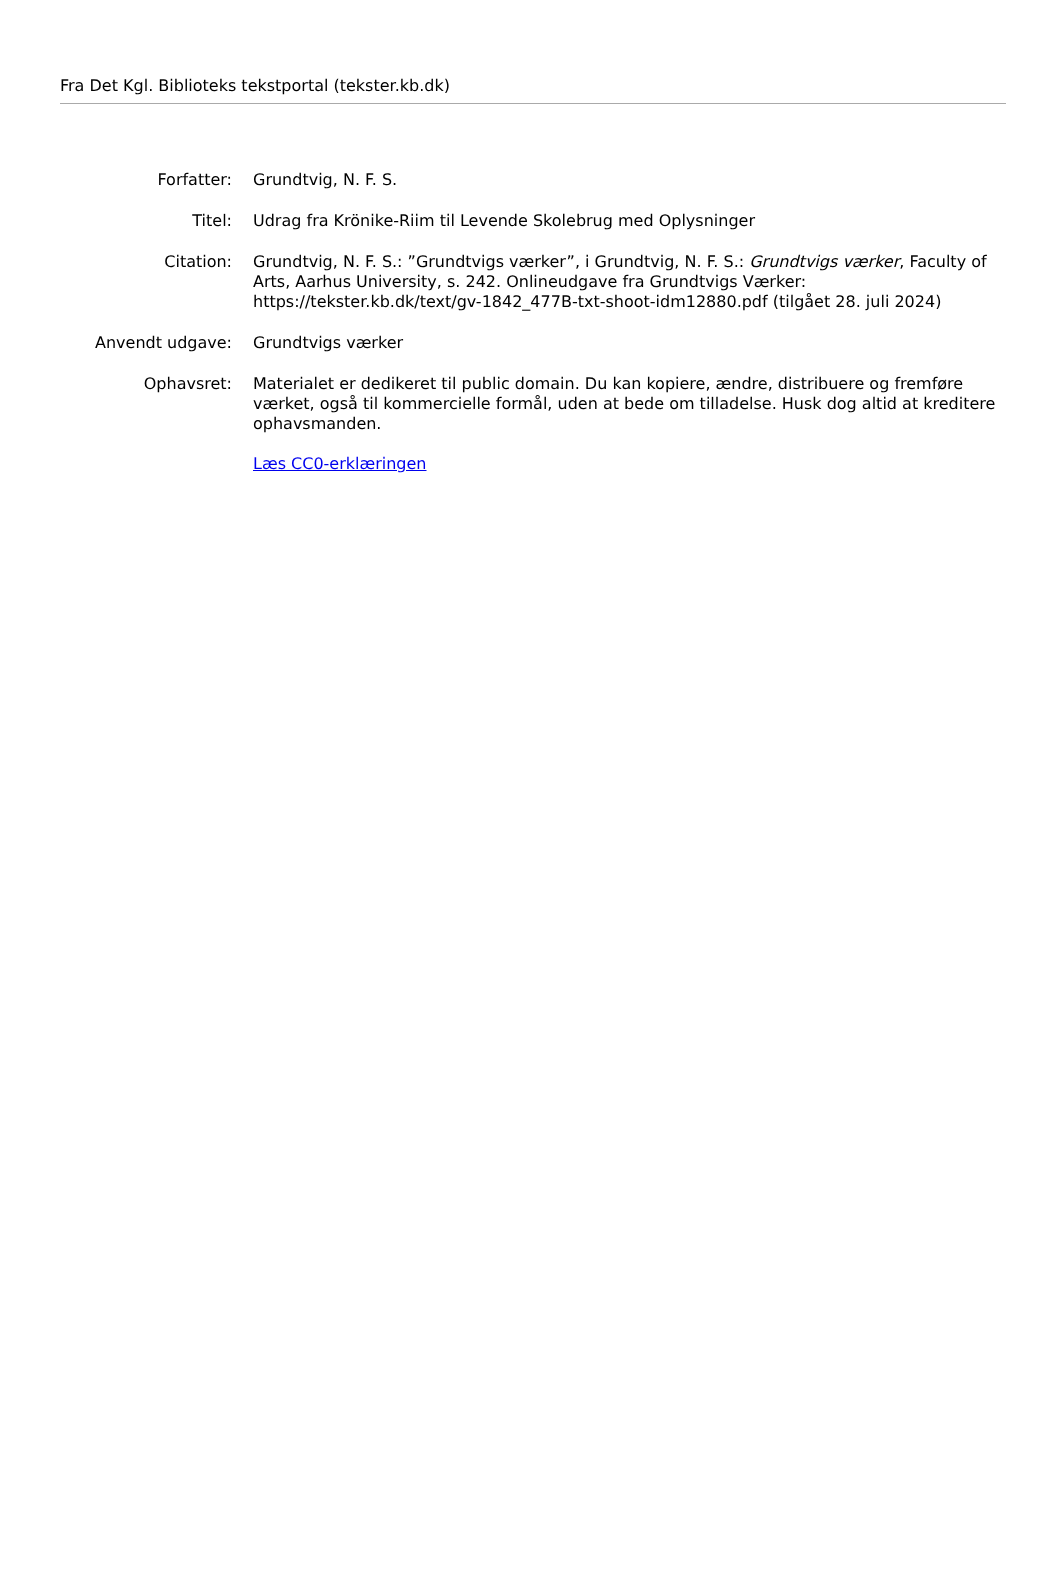Fra Det Kgl. Biblioteks tekstportal (tekster.kb.dk)
Forfatter: Grundtvig, N. F. S.
Titel: Udrag fra Krönike-Riim til Levende Skolebrug med Oplysninger
Citation: Grundtvig, N. F. S.: ”Grundtvigs værker”, i Grundtvig, N. F. S.: Grundtvigs værker, Faculty of Arts, Aarhus University, s. 242. Onlineudgave fra Grundtvigs Værker: https://tekster.kb.dk/text/gv-1842_477B-txt-shoot-idm12880.pdf (tilgået 28. juli 2024)
Anvendt udgave: Grundtvigs værker
Ophavsret: Materialet er dedikeret til public domain. Du kan kopiere, ændre, distribuere og fremføre værket, også til kommercielle formål, uden at bede om tilladelse. Husk dog altid at kreditere ophavsmanden.
Læs CC0-erklæringen